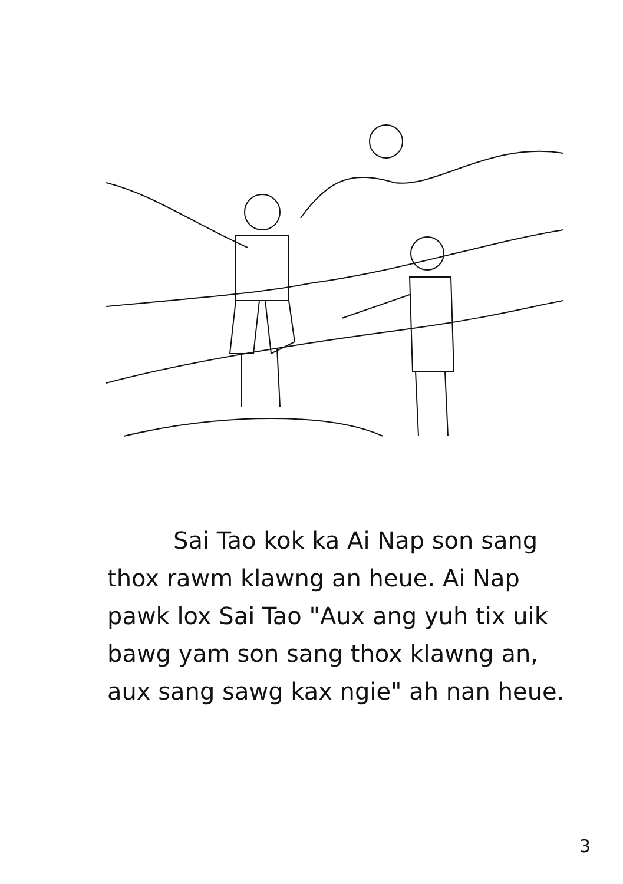Sai Tao kok ka Ai Nap son sang thox rawm klawng an heue. Ai Nap pawk lox Sai Tao "Aux ang yuh tix uik bawg yam son sang thox klawng an, aux sang sawg kax ngie" ah nan heue.
3